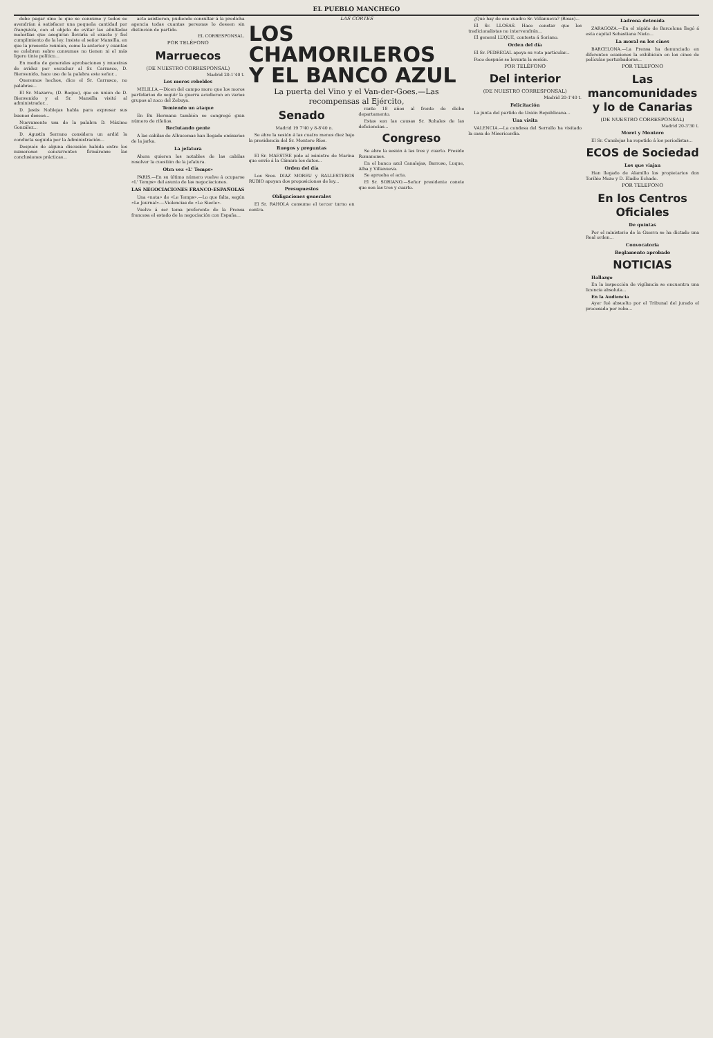EL PUEBLO MANCHEGO
debe pagar sino lo que se consume y todos se avendrían á satisfacer una pequeña cantidad por franquicia, con el objeto de evitar las abultadas molestias que aseguran llevaría el exacto y fiel cumplimiento de la ley. Insiste el señor Mansilla, en que la presente reunión, como la anterior y cuantas se celebren sobre consumos no tienen ni el más ligero tinte político...
En medio de generales aprobaciones y muestras de avidez por escuchar al Sr. Carrasco, D. Bienvenido, hace uso de la palabra este señor...
Queremos hechos, dice el Sr. Carrasco, no palabras...
El Sr. Mazarro, (D. Roque), que en unión de D. Bienvenido y el Sr. Mansilla visitó al administrador...
D. Jesús Noblejas habla para expresar sus buenos deseos...
Nuevamente usa de la palabra D. Máximo González...
D. Agustín Serrano considera un ardid la conducta seguida por la Administración...
Después de alguna discusión habida entre los numerosos concurrentes firmáronse las conclusiones prácticas...
acto asistieron, pudiendo consultar á la predicha agencia todas cuantas personas lo deseen sin distinción de partido.
EL CORRESPONSAL.
POR TELÉFONO
Marruecos
(DE NUESTRO CORRESPONSAL)
Madrid 20-1'40 t.
Los moros rebeldes
MELILLA.—Dicen del campo moro que los moros partidarios de seguir la guerra acudieron en varios grupos al zoco del Zebuya.
Temiendo un ataque
En Bu Hermana también se congregó gran número de rifeños.
Reclutando gente
A las cabilas de Alhucemas han llegado emisarios de la jarka.
La jefatura
Ahora quieren los notables de las cabilas resolver la cuestión de la jefatura.
Otra vez «L' Temps»
PARIS.—En su último número vuelve á ocuparse «L' Temps» del asunto de las negociaciones.
LAS NEGOCIACIONES FRANCO-ESPAÑOLAS
Una «nota» de «Le Temps».—Lo que falta, según «Le Journal».—Violencias de «Le Siecle».
Vuelve á ser tema preferente de la Prensa francesa el estado de la negociación con España...
LAS CORTES
LOS CHAMORILEROS
Y EL BANCO AZUL
La puerta del Vino y el Van-der-Goes.—Las recompensas al Ejército,
Senado
Madrid 19 7'40 y 8-8'40 n.
Se abre la sesión á las cuatro menos diez bajo la presidencia del Sr. Montero Ríos.
Ruegos y preguntas
El Sr. MAESTRE pide al ministro de Marina que envíe á la Cámara los datos...
Orden del día
Los Sres. DIAZ MOREU y BALLESTEROS RUBIO apoyan dos proposiciones de ley...
Presupuestos
Obligaciones generales
El Sr. RAHOLA consume el tercer turno en contra.
rante 18 años al frente de dicho departamento.
Estas son las causas Sr. Rohales de las deficiencias...
Congreso
Se abre la sesión á las tres y cuarto. Preside Romanones.
En el banco azul Canalejas, Barroso, Luque, Alba y Villanueva.
Se aprueba el acta.
El Sr. SORIANO.—Señor presidente conste que son las tres y cuarto.
¿Qué hay de ese cuadro Sr. Villanueva? (Risas)...
El Sr. LLOSAS. Hace constar que los tradicionalistas no intervendrán...
El general LUQUE, contesta á Soriano.
Orden del día
El Sr. PEDREGAL apoya su voto particular...
Poco después se levanta la sesión.
POR TELÉFONO
Del interior
(DE NUESTRO CORRESPONSAL)
Madrid 20-1'40 t.
Felicitación
La junta del partido de Unión Republicana...
Una visita
VALENCIA.—La condesa del Serrallo ha visitado la casa de Misericordia.
Ladrona detenida
ZARAGOZA.—En el rápido de Barcelona llegó á esta capital Sebastiana Nieto...
La moral en los cines
BARCELONA.—La Prensa ha denunciado en diferentes ocasiones la exhibición en los cines de películas perturbadoras...
POR TELEFONO
Las mancomunidades y lo de Canarias
(DE NUESTRO CORRESPONSAL)
Madrid 20-3'30 t.
Moret y Montero
El Sr. Canalejas ha repetido á los periodistas...
ECOS de Sociedad
Los que viajan
Han llegado de Alamillo los propietarios don Toribio Mozo y D. Eladio Echado.
POR TELEFONO
En los Centros Oficiales
De quintas
Por el ministerio de la Guerra se ha dictado una Real orden...
Convocatoria
Reglamento aprobado
NOTICIAS
Hallazgo
En la inspección de vigilancia se encuentra una licencia absoluta...
En la Audiencia
Ayer fué absuelto por el Tribunal del jurado el procesado por robo...